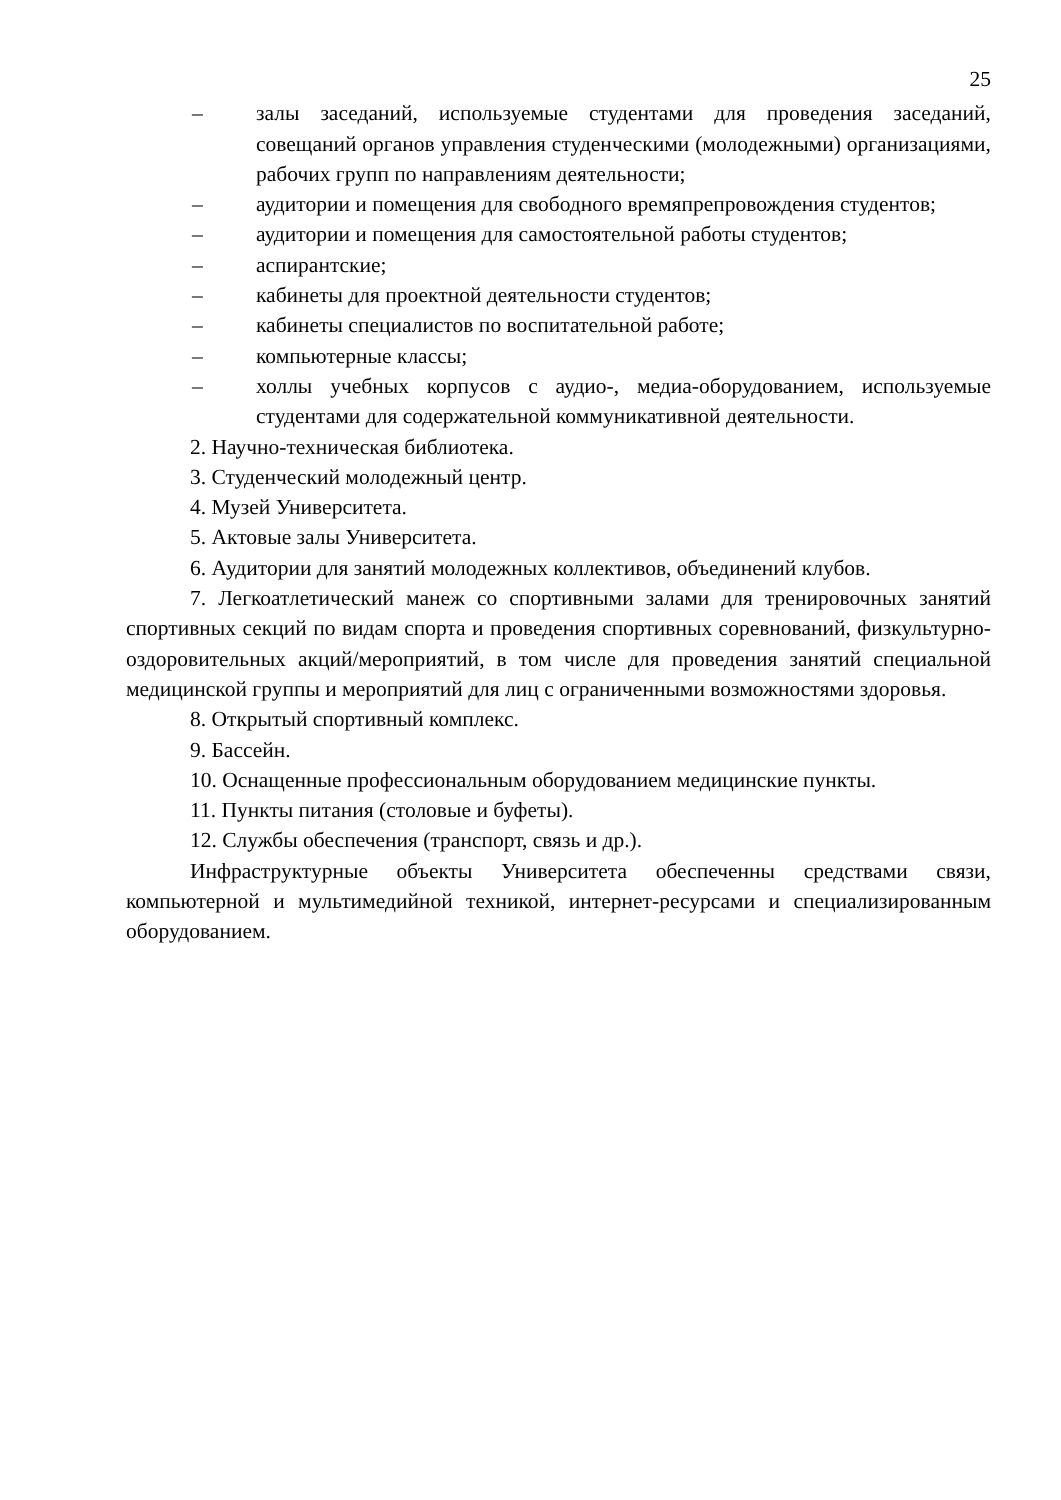25
– залы заседаний, используемые студентами для проведения заседаний, совещаний органов управления студенческими (молодежными) организациями, рабочих групп по направлениям деятельности;
– аудитории и помещения для свободного времяпрепровождения студентов;
– аудитории и помещения для самостоятельной работы студентов;
– аспирантские;
– кабинеты для проектной деятельности студентов;
– кабинеты специалистов по воспитательной работе;
– компьютерные классы;
– холлы учебных корпусов с аудио-, медиа-оборудованием, используемые студентами для содержательной коммуникативной деятельности.
2. Научно-техническая библиотека.
3. Студенческий молодежный центр.
4. Музей Университета.
5. Актовые залы Университета.
6. Аудитории для занятий молодежных коллективов, объединений клубов.
7. Легкоатлетический манеж со спортивными залами для тренировочных занятий спортивных секций по видам спорта и проведения спортивных соревнований, физкультурно-оздоровительных акций/мероприятий, в том числе для проведения занятий специальной медицинской группы и мероприятий для лиц с ограниченными возможностями здоровья.
8. Открытый спортивный комплекс.
9. Бассейн.
10. Оснащенные профессиональным оборудованием медицинские пункты.
11. Пункты питания (столовые и буфеты).
12. Службы обеспечения (транспорт, связь и др.).
Инфраструктурные объекты Университета обеспеченны средствами связи, компьютерной и мультимедийной техникой, интернет-ресурсами и специализированным оборудованием.